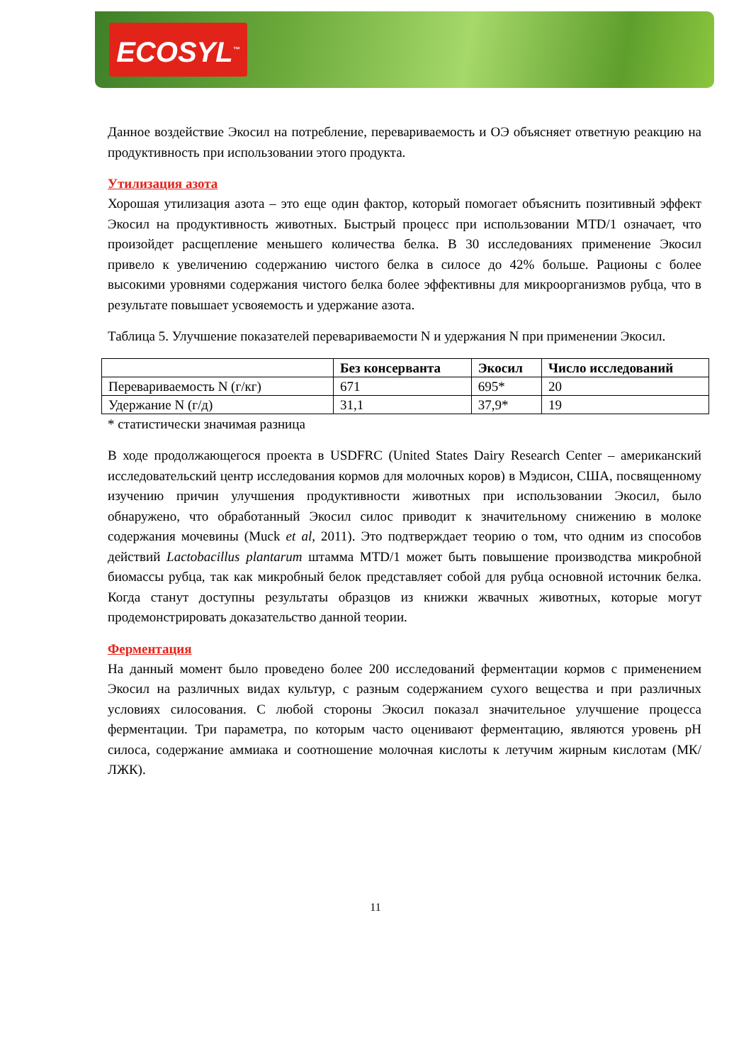ECOSYL<sup>™</sup>
Данное воздействие Экосил на потребление, перевариваемость и ОЭ объясняет ответную реакцию на продуктивность при использовании этого продукта.
Утилизация азота
Хорошая утилизация азота – это еще один фактор, который помогает объяснить позитивный эффект Экосил на продуктивность животных. Быстрый процесс при использовании MTD/1 означает, что произойдет расщепление меньшего количества белка. В 30 исследованиях применение Экосил привело к увеличению содержанию чистого белка в силосе до 42% больше. Рационы с более высокими уровнями содержания чистого белка более эффективны для микроорганизмов рубца, что в результате повышает усвояемость и удержание азота.
Таблица 5. Улучшение показателей перевариваемости N и удержания N при применении Экосил.
| | Без консерванта | Экосил | Число исследований |
| --- | --- | --- | --- |
| Перевариваемость N (г/кг) | 671 | 695* | 20 |
| Удержание N (г/д) | 31,1 | 37,9* | 19 |
* статистически значимая разница
В ходе продолжающегося проекта в USDFRC (United States Dairy Research Center – американский исследовательский центр исследования кормов для молочных коров) в Мэдисон, США, посвященному изучению причин улучшения продуктивности животных при использовании Экосил, было обнаружено, что обработанный Экосил силос приводит к значительному снижению в молоке содержания мочевины (Muck et al, 2011). Это подтверждает теорию о том, что одним из способов действий Lactobacillus plantarum штамма MTD/1 может быть повышение производства микробной биомассы рубца, так как микробный белок представляет собой для рубца основной источник белка. Когда станут доступны результаты образцов из книжки жвачных животных, которые могут продемонстрировать доказательство данной теории.
Ферментация
На данный момент было проведено более 200 исследований ферментации кормов с применением Экосил на различных видах культур, с разным содержанием сухого вещества и при различных условиях силосования. С любой стороны Экосил показал значительное улучшение процесса ферментации. Три параметра, по которым часто оценивают ферментацию, являются уровень pH силоса, содержание аммиака и соотношение молочная кислоты к летучим жирным кислотам (МК/ЛЖК).
11